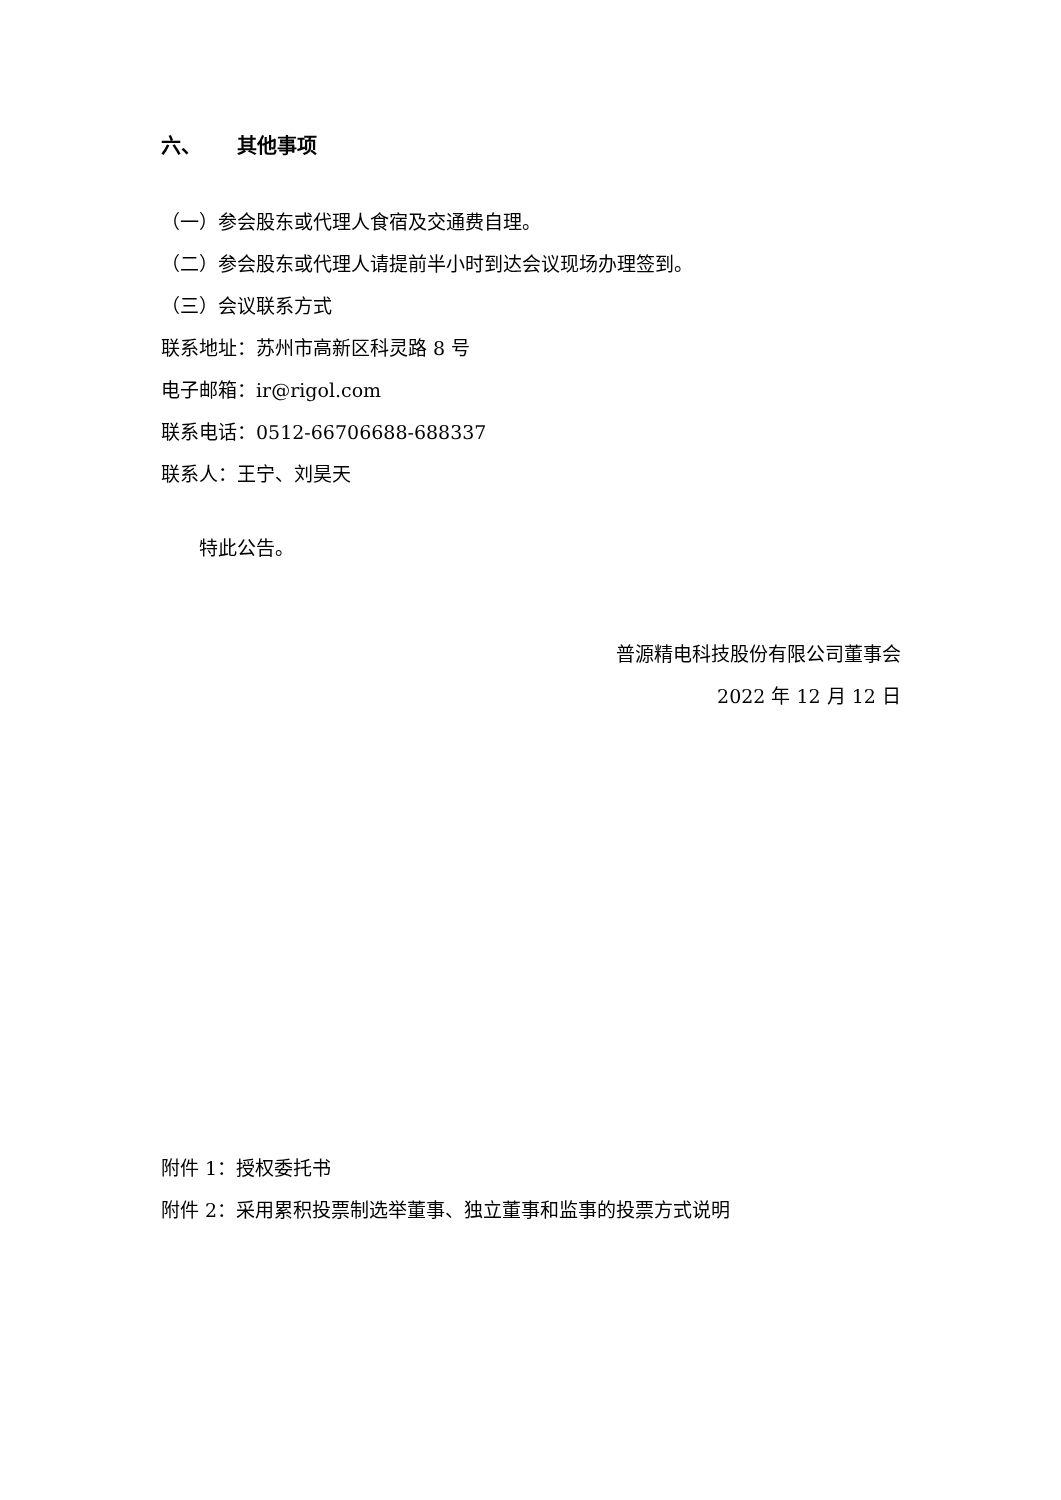六、 其他事项
（一）参会股东或代理人食宿及交通费自理。
（二）参会股东或代理人请提前半小时到达会议现场办理签到。
（三）会议联系方式
联系地址：苏州市高新区科灵路 8 号
电子邮箱：ir@rigol.com
联系电话：0512-66706688-688337
联系人：王宁、刘昊天
特此公告。
普源精电科技股份有限公司董事会
2022 年 12 月 12 日
附件 1：授权委托书
附件 2：采用累积投票制选举董事、独立董事和监事的投票方式说明